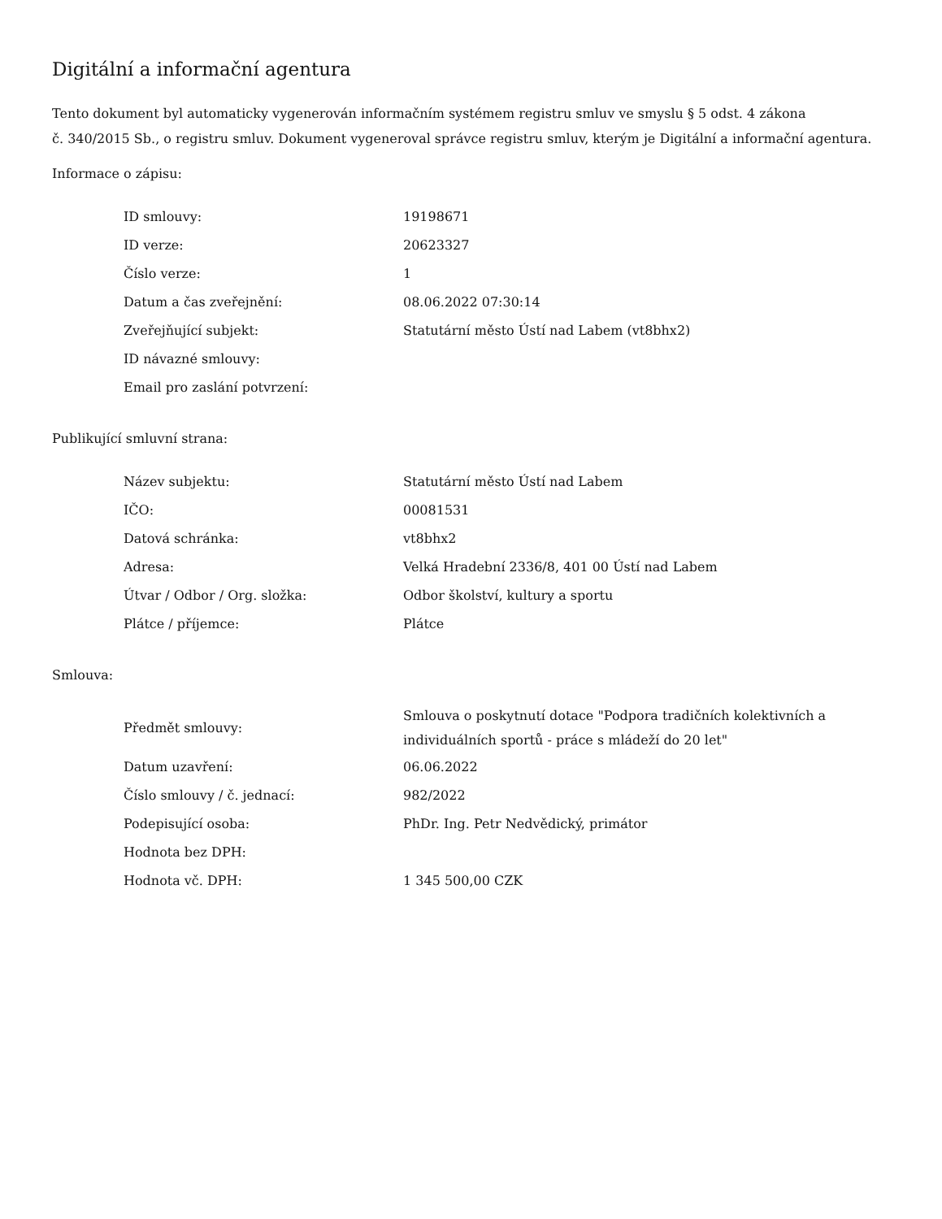Digitální a informační agentura
Tento dokument byl automaticky vygenerován informačním systémem registru smluv ve smyslu § 5 odst. 4 zákona
č. 340/2015 Sb., o registru smluv. Dokument vygeneroval správce registru smluv, kterým je Digitální a informační agentura.
Informace o zápisu:
| ID smlouvy: | 19198671 |
| ID verze: | 20623327 |
| Číslo verze: | 1 |
| Datum a čas zveřejnění: | 08.06.2022 07:30:14 |
| Zveřejňující subjekt: | Statutární město Ústí nad Labem (vt8bhx2) |
| ID návazné smlouvy: | |
| Email pro zaslání potvrzení: | |
Publikující smluvní strana:
| Název subjektu: | Statutární město Ústí nad Labem |
| IČO: | 00081531 |
| Datová schránka: | vt8bhx2 |
| Adresa: | Velká Hradební 2336/8, 401 00 Ústí nad Labem |
| Útvar / Odbor / Org. složka: | Odbor školství, kultury a sportu |
| Plátce / příjemce: | Plátce |
Smlouva:
| Předmět smlouvy: | Smlouva o poskytnutí dotace "Podpora tradičních kolektivních a individuálních sportů - práce s mládeží do 20 let" |
| Datum uzavření: | 06.06.2022 |
| Číslo smlouvy / č. jednací: | 982/2022 |
| Podepisující osoba: | PhDr. Ing. Petr Nedvědický, primátor |
| Hodnota bez DPH: | |
| Hodnota vč. DPH: | 1 345 500,00 CZK |